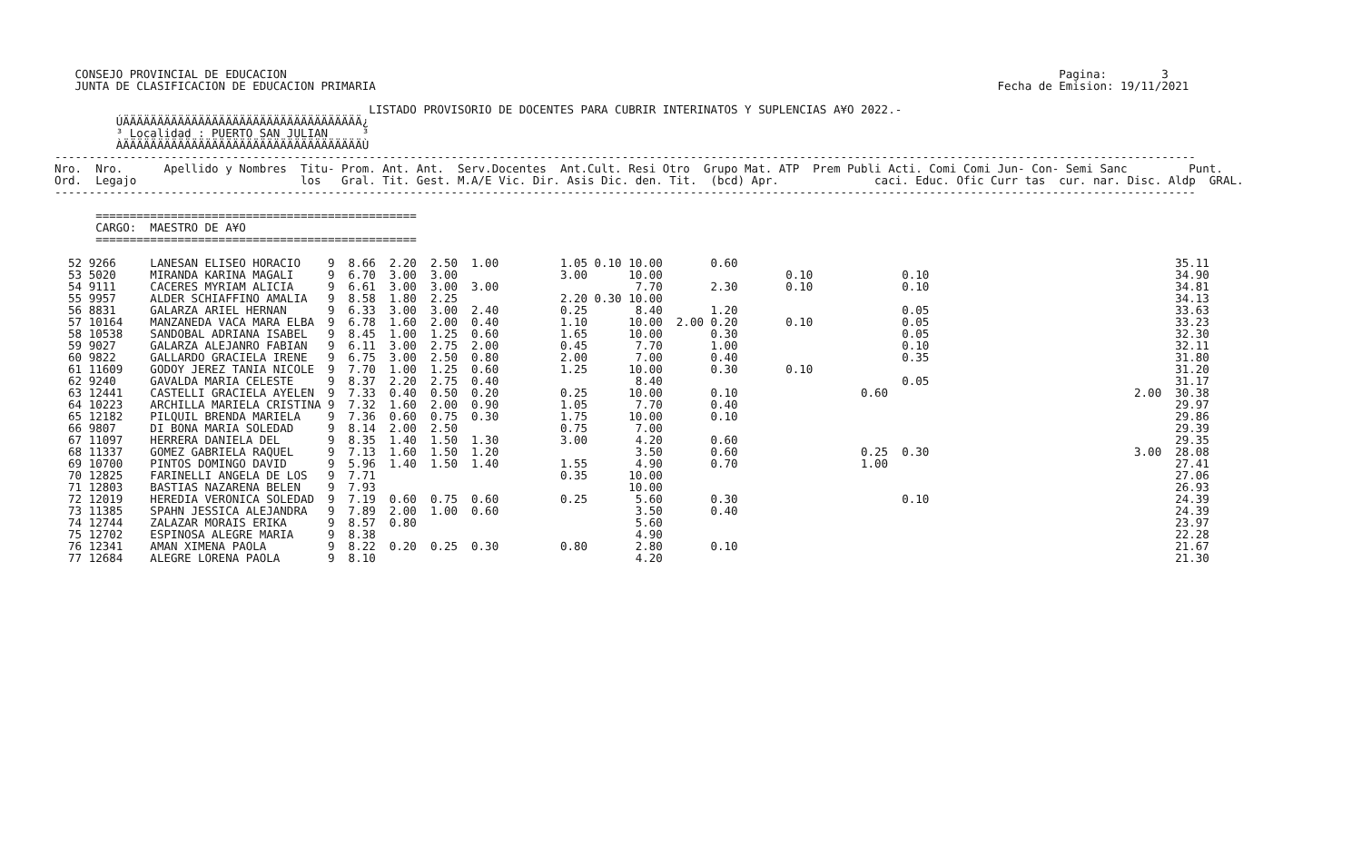CONSEJO PROVINCIAL DE EDUCACION                                                                                                                 Pagina:        3
   JUNTA DE CLASIFICACION DE EDUCACION PRIMARIA                                                                                           Fecha de Emision: 19/11/2021

                                              LISTADO PROVISORIO DE DOCENTES PARA CUBRIR INTERINATOS Y SUPLENCIAS A¥O 2022.-
         ÚÄÄÄÄÄÄÄÄÄÄÄÄÄÄÄÄÄÄÄÄÄÄÄÄÄÄÄÄÄÄÄÄÄÄÄ¿
         ³ Localidad : PUERTO SAN JULIAN     ³
         ÀÄÄÄÄÄÄÄÄÄÄÄÄÄÄÄÄÄÄÄÄÄÄÄÄÄÄÄÄÄÄÄÄÄÄÄÙ
-----------------------------------------------------------------------------------------------------------------------------------------------------------------------
Nro.  Nro.      Apellido y Nombres  Titu- Prom. Ant. Ant.  Serv.Docentes  Ant.Cult. Resi Otro  Grupo Mat. ATP  Prem Publi Acti. Comi Comi Jun- Con- Semi Sanc         Punt.
Ord.  Legajo                        los   Gral. Tit. Gest. M.A/E Vic. Dir. Asis Dic. den. Tit.  (bcd) Apr.              caci. Educ. Ofic Curr tas  cur. nar. Disc. Aldp  GRAL.
-----------------------------------------------------------------------------------------------------------------------------------------------------------------------

      ===============================================
      CARGO:  MAESTRO DE A¥O
      ===============================================

  52 9266     LANESAN ELISEO HORACIO    9  8.66  2.20  2.50  1.00         1.05 0.10 10.00       0.60                                                                35.11
  53 5020     MIRANDA KARINA MAGALI     9  6.70  3.00  3.00               3.00      10.00                  0.10             0.10                                    34.90
  54 9111     CACERES MYRIAM ALICIA     9  6.61  3.00  3.00  3.00                    7.70       2.30       0.10             0.10                                    34.81
  55 9957     ALDER SCHIAFFINO AMALIA   9  8.58  1.80  2.25               2.20 0.30 10.00                                                                           34.13
  56 8831     GALARZA ARIEL HERNAN      9  6.33  3.00  3.00  2.40         0.25       8.40       1.20                        0.05                                    33.63
  57 10164    MANZANEDA VACA MARA ELBA  9  6.78  1.60  2.00  0.40         1.10      10.00  2.00 0.20       0.10             0.05                                    33.23
  58 10538    SANDOBAL ADRIANA ISABEL   9  8.45  1.00  1.25  0.60         1.65      10.00       0.30                        0.05                                    32.30
  59 9027     GALARZA ALEJANRO FABIAN   9  6.11  3.00  2.75  2.00         0.45       7.70       1.00                        0.10                                    32.11
  60 9822     GALLARDO GRACIELA IRENE   9  6.75  3.00  2.50  0.80         2.00       7.00       0.40                        0.35                                    31.80
  61 11609    GODOY JEREZ TANIA NICOLE  9  7.70  1.00  1.25  0.60         1.25      10.00       0.30       0.10                                                     31.20
  62 9240     GAVALDA MARIA CELESTE     9  8.37  2.20  2.75  0.40                    8.40                                   0.05                                    31.17
  63 12441    CASTELLI GRACIELA AYELEN  9  7.33  0.40  0.50  0.20         0.25      10.00       0.10                  0.60                                    2.00  30.38
  64 10223    ARCHILLA MARIELA CRISTINA 9  7.32  1.60  2.00  0.90         1.05       7.70       0.40                                                                29.97
  65 12182    PILQUIL BRENDA MARIELA    9  7.36  0.60  0.75  0.30         1.75      10.00       0.10                                                                29.86
  66 9807     DI BONA MARIA SOLEDAD     9  8.14  2.00  2.50               0.75       7.00                                                                           29.39
  67 11097    HERRERA DANIELA DEL       9  8.35  1.40  1.50  1.30         3.00       4.20       0.60                                                                29.35
  68 11337    GOMEZ GABRIELA RAQUEL     9  7.13  1.60  1.50  1.20                    3.50       0.60                  0.25  0.30                              3.00  28.08
  69 10700    PINTOS DOMINGO DAVID      9  5.96  1.40  1.50  1.40         1.55       4.90       0.70                  1.00                                          27.41
  70 12825    FARINELLI ANGELA DE LOS   9  7.71                           0.35      10.00                                                                           27.06
  71 12803    BASTIAS NAZARENA BELEN    9  7.93                                     10.00                                                                           26.93
  72 12019    HEREDIA VERONICA SOLEDAD  9  7.19  0.60  0.75  0.60         0.25       5.60       0.30                        0.10                                    24.39
  73 11385    SPAHN JESSICA ALEJANDRA   9  7.89  2.00  1.00  0.60                    3.50       0.40                                                                24.39
  74 12744    ZALAZAR MORAIS ERIKA      9  8.57  0.80                                5.60                                                                           23.97
  75 12702    ESPINOSA ALEGRE MARIA     9  8.38                                      4.90                                                                           22.28
  76 12341    AMAN XIMENA PAOLA         9  8.22  0.20  0.25  0.30         0.80       2.80       0.10                                                                21.67
  77 12684    ALEGRE LORENA PAOLA       9  8.10                                      4.20                                                                           21.30